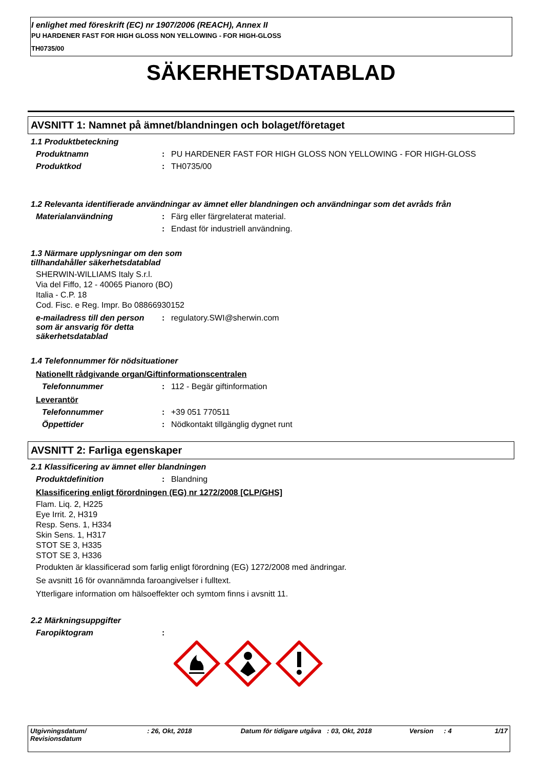I enlighet med föreskrift (EC) nr 1907/2006 (REACH), Annex II
PU HARDENER FAST FOR HIGH GLOSS NON YELLOWING - FOR HIGH-GLOSS
TH0735/00
SÄKERHETSDATABLAD
AVSNITT 1: Namnet på ämnet/blandningen och bolaget/företaget
1.1 Produktbeteckning
Produktnamn : PU HARDENER FAST FOR HIGH GLOSS NON YELLOWING - FOR HIGH-GLOSS
Produktkod : TH0735/00
1.2 Relevanta identifierade användningar av ämnet eller blandningen och användningar som det avråds från
Materialanvändning : Färg eller färgrelaterat material.
: Endast för industriell användning.
1.3 Närmare upplysningar om den som
tillhandahåller säkerhetsdatablad
SHERWIN-WILLIAMS Italy S.r.l.
Via del Fiffo, 12 - 40065 Pianoro (BO)
Italia - C.P. 18
Cod. Fisc. e Reg. Impr. Bo 08866930152
e-mailadress till den person som är ansvarig för detta säkerhetsdatablad
: regulatory.SWI@sherwin.com
1.4 Telefonnummer för nödsituationer
Nationellt rådgivande organ/Giftinformationscentralen
Telefonnummer : 112 - Begär giftinformation
Leverantör
Telefonnummer : +39 051 770511
Öppettider : Nödkontakt tillgänglig dygnet runt
AVSNITT 2: Farliga egenskaper
2.1 Klassificering av ämnet eller blandningen
Produktdefinition : Blandning
Klassificering enligt förordningen (EG) nr 1272/2008 [CLP/GHS]
Flam. Liq. 2, H225
Eye Irrit. 2, H319
Resp. Sens. 1, H334
Skin Sens. 1, H317
STOT SE 3, H335
STOT SE 3, H336
Produkten är klassificerad som farlig enligt förordning (EG) 1272/2008 med ändringar.
Se avsnitt 16 för ovannämnda faroangivelser i fulltext.
Ytterligare information om hälsoeffekter och symtom finns i avsnitt 11.
2.2 Märkningsuppgifter
Faropiktogram :
Utgivningsdatum/
Revisionsdatum
: 26, Okt, 2018 Datum för tidigare utgåva
: 03, Okt, 2018 Version : 4 1/17